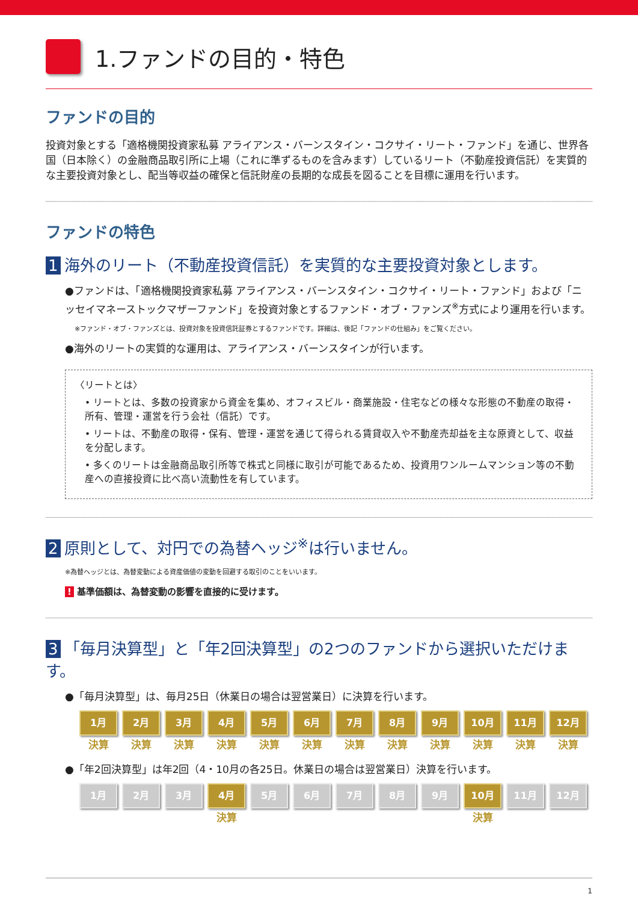1.ファンドの目的・特色
ファンドの目的
投資対象とする「適格機関投資家私募 アライアンス・バーンスタイン・コクサイ・リート・ファンド」を通じ、世界各国（日本除く）の金融商品取引所に上場（これに準ずるものを含みます）しているリート（不動産投資信託）を実質的な主要投資対象とし、配当等収益の確保と信託財産の長期的な成長を図ることを目標に運用を行います。
ファンドの特色
1 海外のリート（不動産投資信託）を実質的な主要投資対象とします。
●ファンドは、「適格機関投資家私募 アライアンス・バーンスタイン・コクサイ・リート・ファンド」および「ニッセイマネーストックマザーファンド」を投資対象とするファンド・オブ・ファンズ<sup>※</sup>方式により運用を行います。
※ファンド・オブ・ファンズとは、投資対象を投資信託証券とするファンドです。詳細は、後記「ファンドの仕組み」をご覧ください。
●海外のリートの実質的な運用は、アライアンス・バーンスタインが行います。
〈リートとは〉
• リートとは、多数の投資家から資金を集め、オフィスビル・商業施設・住宅などの様々な形態の不動産の取得・所有、管理・運営を行う会社（信託）です。
• リートは、不動産の取得・保有、管理・運営を通じて得られる賃貸収入や不動産売却益を主な原資として、収益を分配します。
• 多くのリートは金融商品取引所等で株式と同様に取引が可能であるため、投資用ワンルームマンション等の不動産への直接投資に比べ高い流動性を有しています。
2 原則として、対円での為替ヘッジ<sup>※</sup>は行いません。
※為替ヘッジとは、為替変動による資産価値の変動を回避する取引のことをいいます。
! 基準価額は、為替変動の影響を直接的に受けます。
3 「毎月決算型」と「年2回決算型」の2つのファンドから選択いただけます。
●「毎月決算型」は、毎月25日（休業日の場合は翌営業日）に決算を行います。
1月
決算
2月
決算
3月
決算
4月
決算
5月
決算
6月
決算
7月
決算
8月
決算
9月
決算
10月
決算
11月
決算
12月
決算
●「年2回決算型」は年2回（4・10月の各25日。休業日の場合は翌営業日）決算を行います。
1月 2月 3月 4月
決算
5月 6月 7月 8月 9月 10月
決算
11月 12月
1